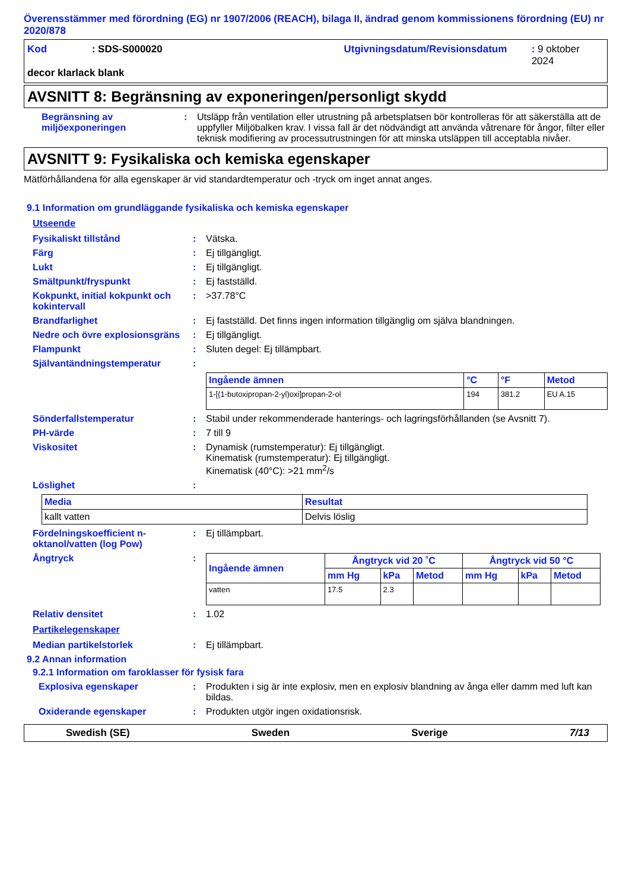Överensstämmer med förordning (EG) nr 1907/2006 (REACH), bilaga II, ändrad genom kommissionens förordning (EU) nr 2020/878
Kod: SDS-S000020 Utgivningsdatum/Revisionsdatum: 9 oktober 2024
decor klarlack blank
AVSNITT 8: Begränsning av exponeringen/personligt skydd
Begränsning av miljöexponeringen
: Utsläpp från ventilation eller utrustning på arbetsplatsen bör kontrolleras för att säkerställa att de uppfyller Miljöbalken krav. I vissa fall är det nödvändigt att använda våtrenare för ångor, filter eller teknisk modifiering av processutrustningen för att minska utsläppen till acceptabla nivåer.
AVSNITT 9: Fysikaliska och kemiska egenskaper
Mätförhållandena för alla egenskaper är vid standardtemperatur och -tryck om inget annat anges.
9.1 Information om grundläggande fysikaliska och kemiska egenskaper
Utseende
Fysikaliskt tillstånd : Vätska.
Färg : Ej tillgängligt.
Lukt : Ej tillgängligt.
Smältpunkt/fryspunkt : Ej fastställd.
Kokpunkt, initial kokpunkt och kokintervall
: >37.78°C
Brandfarlighet : Ej fastställd. Det finns ingen information tillgänglig om själva blandningen.
Nedre och övre explosionsgräns
: Ej tillgängligt.
Flampunkt : Sluten degel: Ej tillämpbart.
Självantändningstemperatur :
| Ingående ämnen | °C | °F | Metod |
| --- | --- | --- | --- |
| 1-[(1-butoxipropan-2-yl)oxi]propan-2-ol | 194 | 381.2 | EU A.15 |
Sönderfallstemperatur : Stabil under rekommenderade hanterings- och lagringsförhållanden (se Avsnitt 7).
PH-värde : 7 till 9
Viskositet : Dynamisk (rumstemperatur): Ej tillgängligt.
Kinematisk (rumstemperatur): Ej tillgängligt.
Kinematisk (40°C): >21 mm<sup>2</sup>/s
Löslighet :
| Media | Resultat |
| --- | --- |
| kallt vatten | Delvis löslig |
Fördelningskoefficient n-oktanol/vatten (log Pow)
: Ej tillämpbart.
Ångtryck :
| Ingående ämnen | Ångtryck vid 20 ˚C | | | Ångtryck vid 50 °C | | |
| --- | --- | --- | --- | --- | --- | --- |
| | mm Hg | kPa | Metod | mm Hg | kPa | Metod |
| vatten | 17.5 | 2.3 | | | | |
Relativ densitet : 1.02
Partikelegenskaper
Median partikelstorlek : Ej tillämpbart.
9.2 Annan information
9.2.1 Information om faroklasser för fysisk fara
Explosiva egenskaper : Produkten i sig är inte explosiv, men en explosiv blandning av ånga eller damm med luft kan bildas.
Oxiderande egenskaper : Produkten utgör ingen oxidationsrisk.
Swedish (SE) Sweden Sverige 7/13